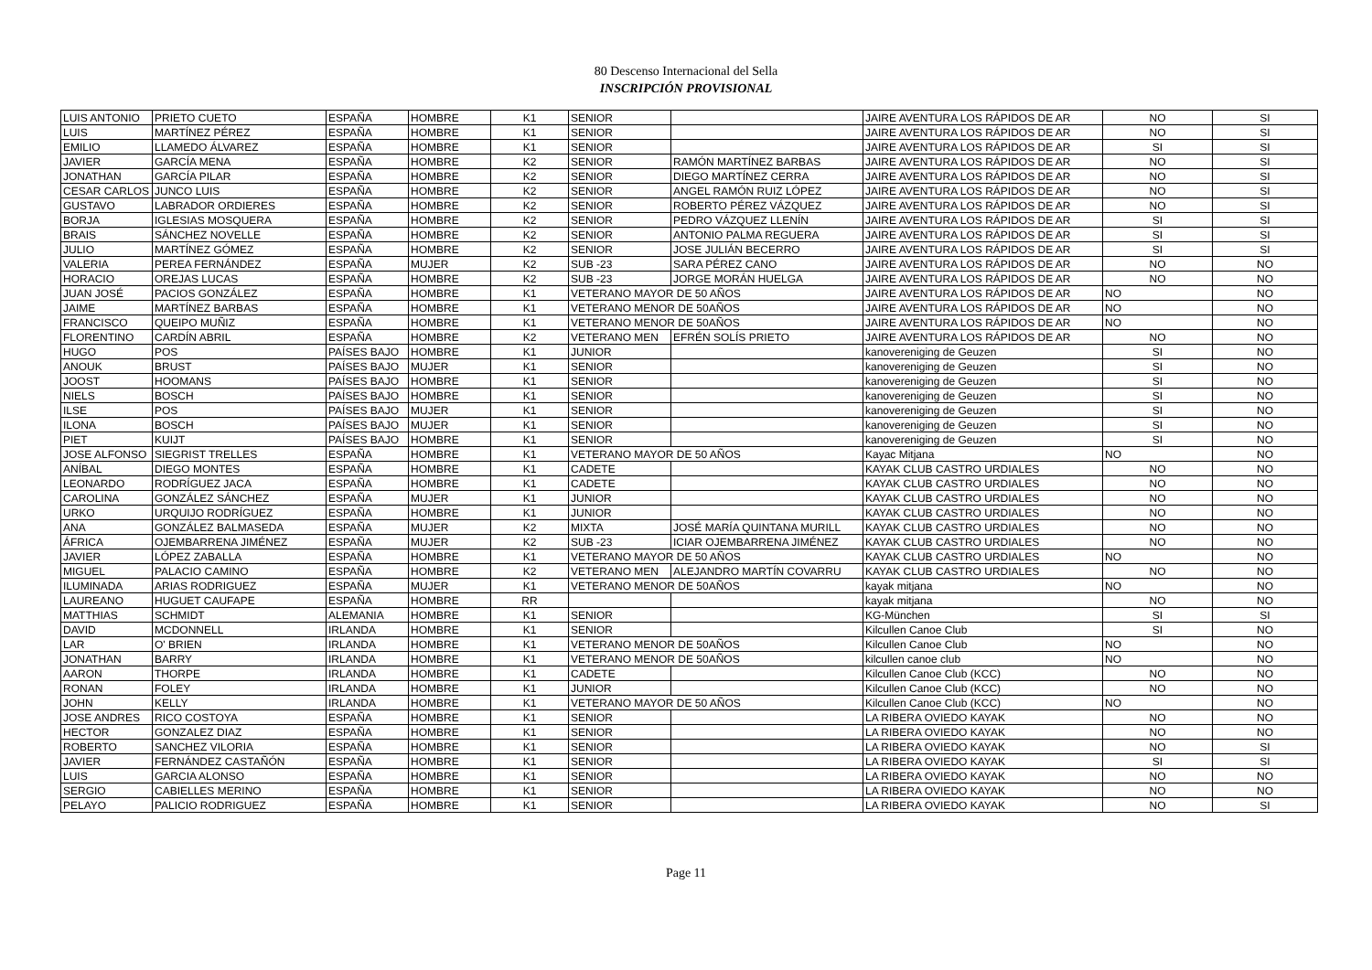80 Descenso Internacional del Sella
INSCRIPCIÓN PROVISIONAL
| LUIS ANTONIO | PRIETO CUETO | ESPAÑA | HOMBRE | K1 | SENIOR | | JAIRE AVENTURA LOS RÁPIDOS DE AR | NO | SI |
| LUIS | MARTÍNEZ PÉREZ | ESPAÑA | HOMBRE | K1 | SENIOR | | JAIRE AVENTURA LOS RÁPIDOS DE AR | NO | SI |
| EMILIO | LLAMEDO ÁLVAREZ | ESPAÑA | HOMBRE | K1 | SENIOR | | JAIRE AVENTURA LOS RÁPIDOS DE AR | SI | SI |
| JAVIER | GARCÍA MENA | ESPAÑA | HOMBRE | K2 | SENIOR | RAMÓN MARTÍNEZ BARBAS | JAIRE AVENTURA LOS RÁPIDOS DE AR | NO | SI |
| JONATHAN | GARCÍA PILAR | ESPAÑA | HOMBRE | K2 | SENIOR | DIEGO MARTÍNEZ CERRA | JAIRE AVENTURA LOS RÁPIDOS DE AR | NO | SI |
| CESAR CARLOS | JUNCO LUIS | ESPAÑA | HOMBRE | K2 | SENIOR | ANGEL RAMÓN RUIZ LÓPEZ | JAIRE AVENTURA LOS RÁPIDOS DE AR | NO | SI |
| GUSTAVO | LABRADOR ORDIERES | ESPAÑA | HOMBRE | K2 | SENIOR | ROBERTO PÉREZ VÁZQUEZ | JAIRE AVENTURA LOS RÁPIDOS DE AR | NO | SI |
| BORJA | IGLESIAS MOSQUERA | ESPAÑA | HOMBRE | K2 | SENIOR | PEDRO VÁZQUEZ LLENÍN | JAIRE AVENTURA LOS RÁPIDOS DE AR | SI | SI |
| BRAIS | SÁNCHEZ NOVELLE | ESPAÑA | HOMBRE | K2 | SENIOR | ANTONIO PALMA REGUERA | JAIRE AVENTURA LOS RÁPIDOS DE AR | SI | SI |
| JULIO | MARTÍNEZ GÓMEZ | ESPAÑA | HOMBRE | K2 | SENIOR | JOSE JULIÁN BECERRO | JAIRE AVENTURA LOS RÁPIDOS DE AR | SI | SI |
| VALERIA | PEREA FERNÁNDEZ | ESPAÑA | MUJER | K2 | SUB -23 | SARA PÉREZ CANO | JAIRE AVENTURA LOS RÁPIDOS DE AR | NO | NO |
| HORACIO | OREJAS LUCAS | ESPAÑA | HOMBRE | K2 | SUB -23 | JORGE MORÁN HUELGA | JAIRE AVENTURA LOS RÁPIDOS DE AR | NO | NO |
| JUAN JOSÉ | PACIOS GONZÁLEZ | ESPAÑA | HOMBRE | K1 | VETERANO MAYOR DE 50 AÑOS | | JAIRE AVENTURA LOS RÁPIDOS DE AR | NO | NO |
| JAIME | MARTÍNEZ BARBAS | ESPAÑA | HOMBRE | K1 | VETERANO MENOR DE 50AÑOS | | JAIRE AVENTURA LOS RÁPIDOS DE AR | NO | NO |
| FRANCISCO | QUEIPO MUÑIZ | ESPAÑA | HOMBRE | K1 | VETERANO MENOR DE 50AÑOS | | JAIRE AVENTURA LOS RÁPIDOS DE AR | NO | NO |
| FLORENTINO | CARDÍN ABRIL | ESPAÑA | HOMBRE | K2 | VETERANO MEN | EFRÉN SOLÍS PRIETO | JAIRE AVENTURA LOS RÁPIDOS DE AR | NO | NO |
| HUGO | POS | PAÍSES BAJO | HOMBRE | K1 | JUNIOR | | kanovereniging de Geuzen | SI | NO |
| ANOUK | BRUST | PAÍSES BAJO | MUJER | K1 | SENIOR | | kanovereniging de Geuzen | SI | NO |
| JOOST | HOOMANS | PAÍSES BAJO | HOMBRE | K1 | SENIOR | | kanovereniging de Geuzen | SI | NO |
| NIELS | BOSCH | PAÍSES BAJO | HOMBRE | K1 | SENIOR | | kanovereniging de Geuzen | SI | NO |
| ILSE | POS | PAÍSES BAJO | MUJER | K1 | SENIOR | | kanovereniging de Geuzen | SI | NO |
| ILONA | BOSCH | PAÍSES BAJO | MUJER | K1 | SENIOR | | kanovereniging de Geuzen | SI | NO |
| PIET | KUIJT | PAÍSES BAJO | HOMBRE | K1 | SENIOR | | kanovereniging de Geuzen | SI | NO |
| JOSE ALFONSO | SIEGRIST TRELLES | ESPAÑA | HOMBRE | K1 | VETERANO MAYOR DE 50 AÑOS | | Kayac Mitjana | NO | NO |
| ANÍBAL | DIEGO MONTES | ESPAÑA | HOMBRE | K1 | CADETE | | KAYAK CLUB CASTRO URDIALES | NO | NO |
| LEONARDO | RODRÍGUEZ JACA | ESPAÑA | HOMBRE | K1 | CADETE | | KAYAK CLUB CASTRO URDIALES | NO | NO |
| CAROLINA | GONZÁLEZ SÁNCHEZ | ESPAÑA | MUJER | K1 | JUNIOR | | KAYAK CLUB CASTRO URDIALES | NO | NO |
| URKO | URQUIJO RODRÍGUEZ | ESPAÑA | HOMBRE | K1 | JUNIOR | | KAYAK CLUB CASTRO URDIALES | NO | NO |
| ANA | GONZÁLEZ BALMASEDA | ESPAÑA | MUJER | K2 | MIXTA | JOSÉ MARÍA QUINTANA MURILL | KAYAK CLUB CASTRO URDIALES | NO | NO |
| ÁFRICA | OJEMBARRENA JIMÉNEZ | ESPAÑA | MUJER | K2 | SUB -23 | ICIAR OJEMBARRENA JIMÉNEZ | KAYAK CLUB CASTRO URDIALES | NO | NO |
| JAVIER | LÓPEZ ZABALLA | ESPAÑA | HOMBRE | K1 | VETERANO MAYOR DE 50 AÑOS | | KAYAK CLUB CASTRO URDIALES | NO | NO |
| MIGUEL | PALACIO CAMINO | ESPAÑA | HOMBRE | K2 | VETERANO MEN | ALEJANDRO MARTÍN COVARRU | KAYAK CLUB CASTRO URDIALES | NO | NO |
| ILUMINADA | ARIAS RODRIGUEZ | ESPAÑA | MUJER | K1 | VETERANO MENOR DE 50AÑOS | | kayak mitjana | NO | NO |
| LAUREANO | HUGUET CAUFAPE | ESPAÑA | HOMBRE | RR | | | kayak mitjana | NO | NO |
| MATTHIAS | SCHMIDT | ALEMANIA | HOMBRE | K1 | SENIOR | | KG-München | SI | SI |
| DAVID | MCDONNELL | IRLANDA | HOMBRE | K1 | SENIOR | | Kilcullen Canoe Club | SI | NO |
| LAR | O' BRIEN | IRLANDA | HOMBRE | K1 | VETERANO MENOR DE 50AÑOS | | Kilcullen Canoe Club | NO | NO |
| JONATHAN | BARRY | IRLANDA | HOMBRE | K1 | VETERANO MENOR DE 50AÑOS | | kilcullen canoe club | NO | NO |
| AARON | THORPE | IRLANDA | HOMBRE | K1 | CADETE | | Kilcullen Canoe Club (KCC) | NO | NO |
| RONAN | FOLEY | IRLANDA | HOMBRE | K1 | JUNIOR | | Kilcullen Canoe Club (KCC) | NO | NO |
| JOHN | KELLY | IRLANDA | HOMBRE | K1 | VETERANO MAYOR DE 50 AÑOS | | Kilcullen Canoe Club (KCC) | NO | NO |
| JOSE ANDRES | RICO COSTOYA | ESPAÑA | HOMBRE | K1 | SENIOR | | LA RIBERA OVIEDO KAYAK | NO | NO |
| HECTOR | GONZALEZ DIAZ | ESPAÑA | HOMBRE | K1 | SENIOR | | LA RIBERA OVIEDO KAYAK | NO | NO |
| ROBERTO | SANCHEZ VILORIA | ESPAÑA | HOMBRE | K1 | SENIOR | | LA RIBERA OVIEDO KAYAK | NO | SI |
| JAVIER | FERNÁNDEZ CASTAÑÓN | ESPAÑA | HOMBRE | K1 | SENIOR | | LA RIBERA OVIEDO KAYAK | SI | SI |
| LUIS | GARCIA ALONSO | ESPAÑA | HOMBRE | K1 | SENIOR | | LA RIBERA OVIEDO KAYAK | NO | NO |
| SERGIO | CABIELLES MERINO | ESPAÑA | HOMBRE | K1 | SENIOR | | LA RIBERA OVIEDO KAYAK | NO | NO |
| PELAYO | PALICIO RODRIGUEZ | ESPAÑA | HOMBRE | K1 | SENIOR | | LA RIBERA OVIEDO KAYAK | NO | SI |
Page 11